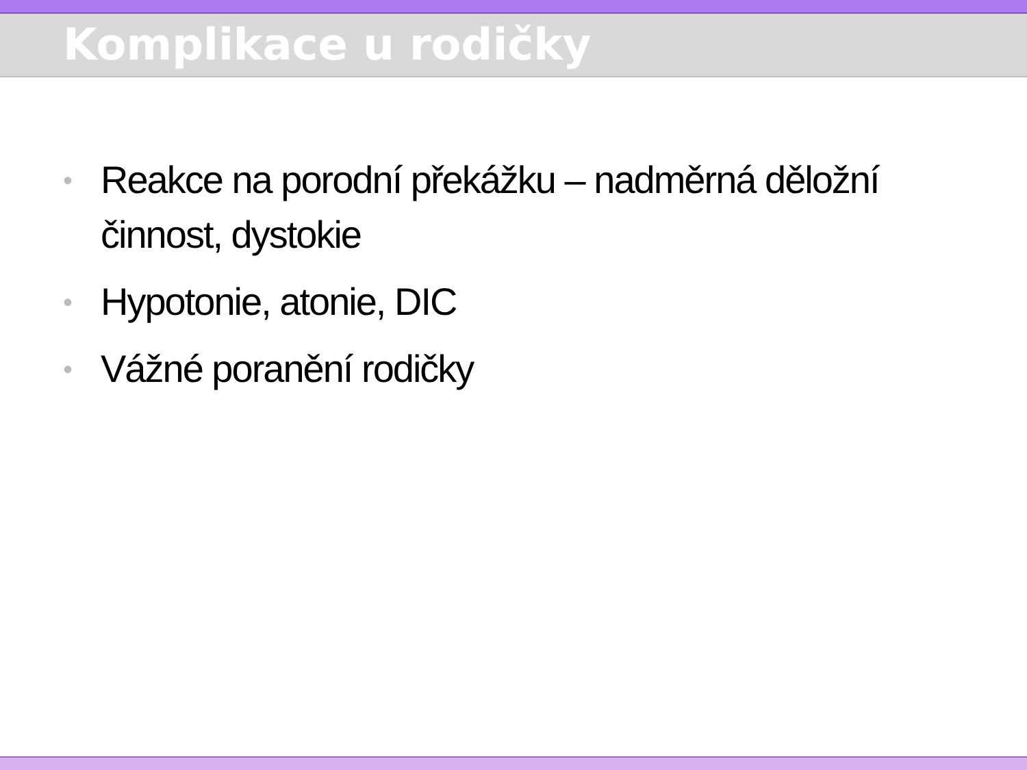Komplikace u rodičky
• Reakce na porodní překážku – nadměrná děložní činnost, dystokie
• Hypotonie, atonie, DIC
• Vážné poranění rodičky